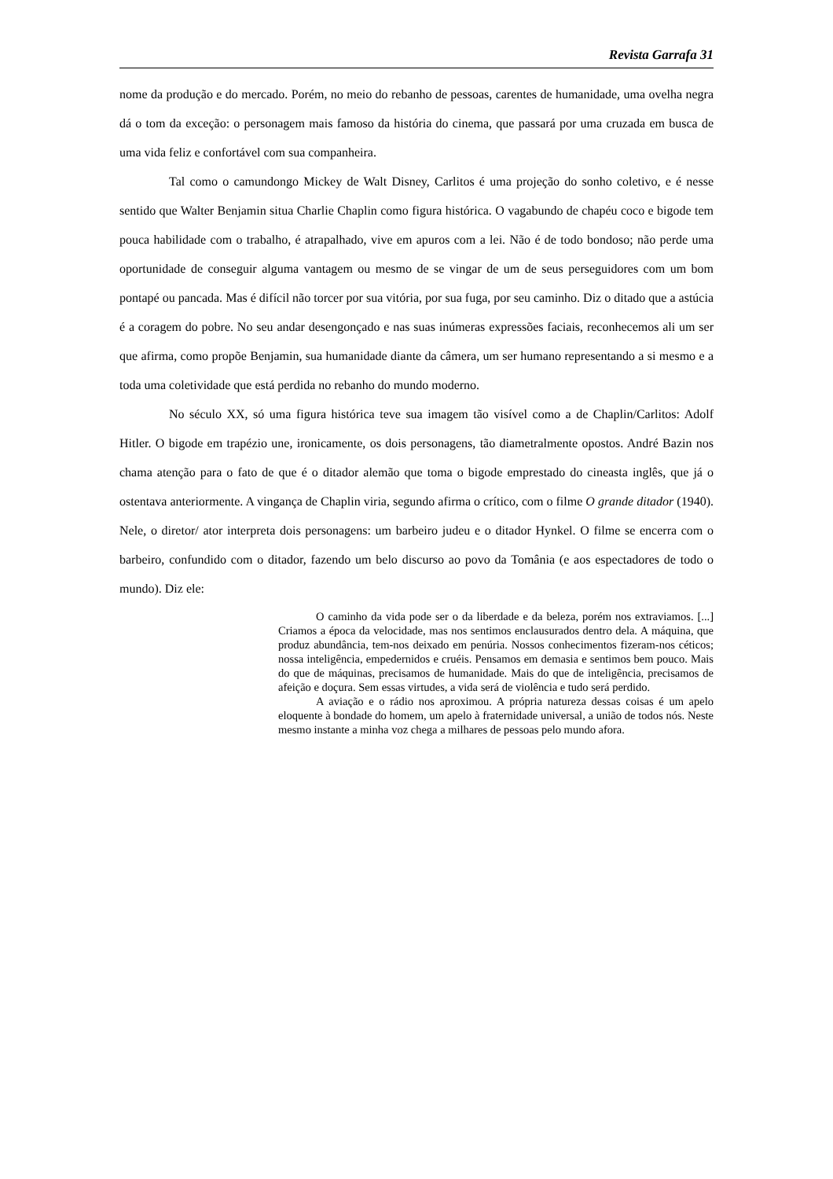Revista Garrafa 31
nome da produção e do mercado. Porém, no meio do rebanho de pessoas, carentes de humanidade, uma ovelha negra dá o tom da exceção: o personagem mais famoso da história do cinema, que passará por uma cruzada em busca de uma vida feliz e confortável com sua companheira.
Tal como o camundongo Mickey de Walt Disney, Carlitos é uma projeção do sonho coletivo, e é nesse sentido que Walter Benjamin situa Charlie Chaplin como figura histórica. O vagabundo de chapéu coco e bigode tem pouca habilidade com o trabalho, é atrapalhado, vive em apuros com a lei. Não é de todo bondoso; não perde uma oportunidade de conseguir alguma vantagem ou mesmo de se vingar de um de seus perseguidores com um bom pontapé ou pancada. Mas é difícil não torcer por sua vitória, por sua fuga, por seu caminho. Diz o ditado que a astúcia é a coragem do pobre. No seu andar desengonçado e nas suas inúmeras expressões faciais, reconhecemos ali um ser que afirma, como propõe Benjamin, sua humanidade diante da câmera, um ser humano representando a si mesmo e a toda uma coletividade que está perdida no rebanho do mundo moderno.
No século XX, só uma figura histórica teve sua imagem tão visível como a de Chaplin/Carlitos: Adolf Hitler. O bigode em trapézio une, ironicamente, os dois personagens, tão diametralmente opostos. André Bazin nos chama atenção para o fato de que é o ditador alemão que toma o bigode emprestado do cineasta inglês, que já o ostentava anteriormente. A vingança de Chaplin viria, segundo afirma o crítico, com o filme O grande ditador (1940). Nele, o diretor/ ator interpreta dois personagens: um barbeiro judeu e o ditador Hynkel. O filme se encerra com o barbeiro, confundido com o ditador, fazendo um belo discurso ao povo da Tomânia (e aos espectadores de todo o mundo). Diz ele:
O caminho da vida pode ser o da liberdade e da beleza, porém nos extraviamos. [...] Criamos a época da velocidade, mas nos sentimos enclausurados dentro dela. A máquina, que produz abundância, tem-nos deixado em penúria. Nossos conhecimentos fizeram-nos céticos; nossa inteligência, empedernidos e cruéis. Pensamos em demasia e sentimos bem pouco. Mais do que de máquinas, precisamos de humanidade. Mais do que de inteligência, precisamos de afeição e doçura. Sem essas virtudes, a vida será de violência e tudo será perdido.
A aviação e o rádio nos aproximou. A própria natureza dessas coisas é um apelo eloquente à bondade do homem, um apelo à fraternidade universal, a união de todos nós. Neste mesmo instante a minha voz chega a milhares de pessoas pelo mundo afora.